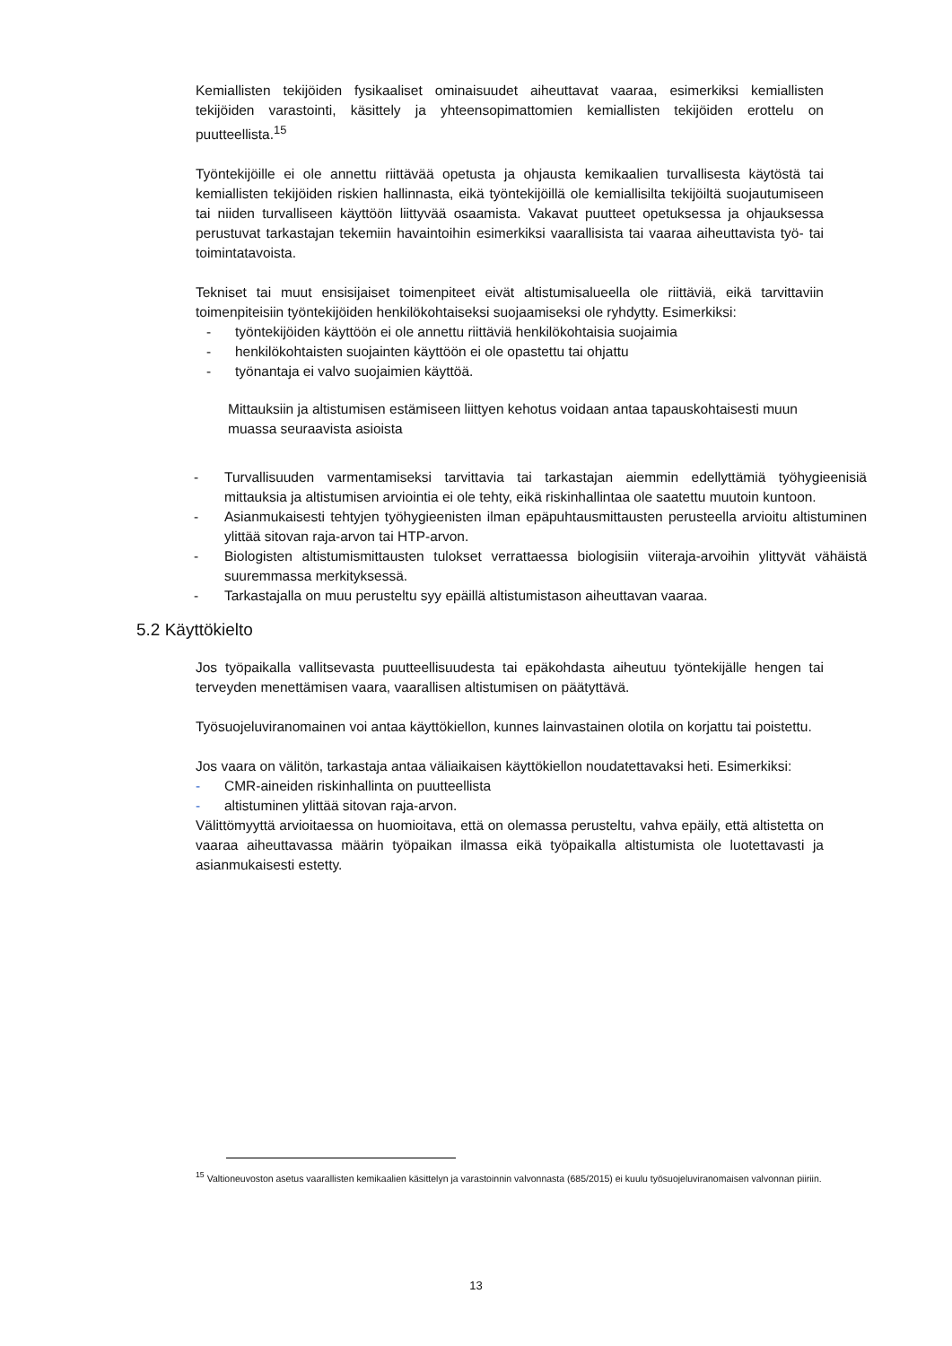Kemiallisten tekijöiden fysikaaliset ominaisuudet aiheuttavat vaaraa, esimerkiksi kemiallisten tekijöiden varastointi, käsittely ja yhteensopimattomien kemiallisten tekijöiden erottelu on puutteellista.<sup>15</sup>
Työntekijöille ei ole annettu riittävää opetusta ja ohjausta kemikaalien turvallisesta käytöstä tai kemiallisten tekijöiden riskien hallinnasta, eikä työntekijöillä ole kemiallisilta tekijöiltä suojautumiseen tai niiden turvalliseen käyttöön liittyvää osaamista. Vakavat puutteet opetuksessa ja ohjauksessa perustuvat tarkastajan tekemiin havaintoihin esimerkiksi vaarallisista tai vaaraa aiheuttavista työ- tai toimintatavoista.
Tekniset tai muut ensisijaiset toimenpiteet eivät altistumisalueella ole riittäviä, eikä tarvittaviin toimenpiteisiin työntekijöiden henkilökohtaiseksi suojaamiseksi ole ryhdytty. Esimerkiksi:
- työntekijöiden käyttöön ei ole annettu riittäviä henkilökohtaisia suojaimia
- henkilökohtaisten suojainten käyttöön ei ole opastettu tai ohjattu
- työnantaja ei valvo suojaimien käyttöä.
Mittauksiin ja altistumisen estämiseen liittyen kehotus voidaan antaa tapauskohtaisesti muun muassa seuraavista asioista
- Turvallisuuden varmentamiseksi tarvittavia tai tarkastajan aiemmin edellyttämiä työhygieenisiä mittauksia ja altistumisen arviointia ei ole tehty, eikä riskinhallintaa ole saatettu muutoin kuntoon.
- Asianmukaisesti tehtyjen työhygieenisten ilman epäpuhtausmittausten perusteella arvioitu altistuminen ylittää sitovan raja-arvon tai HTP-arvon.
- Biologisten altistumismittausten tulokset verrattaessa biologisiin viiteraja-arvoihin ylittyvät vähäistä suuremmassa merkityksessä.
- Tarkastajalla on muu perusteltu syy epäillä altistumistason aiheuttavan vaaraa.
5.2 Käyttökielto
Jos työpaikalla vallitsevasta puutteellisuudesta tai epäkohdasta aiheutuu työntekijälle hengen tai terveyden menettämisen vaara, vaarallisen altistumisen on päätyttävä.
Työsuojeluviranomainen voi antaa käyttökiellon, kunnes lainvastainen olotila on korjattu tai poistettu.
Jos vaara on välitön, tarkastaja antaa väliaikaisen käyttökiellon noudatettavaksi heti. Esimerkiksi:
- CMR-aineiden riskinhallinta on puutteellista
- altistuminen ylittää sitovan raja-arvon.
Välittömyyttä arvioitaessa on huomioitava, että on olemassa perusteltu, vahva epäily, että altistetta on vaaraa aiheuttavassa määrin työpaikan ilmassa eikä työpaikalla altistumista ole luotettavasti ja asianmukaisesti estetty.
<sup>15</sup> Valtioneuvoston asetus vaarallisten kemikaalien käsittelyn ja varastoinnin valvonnasta (685/2015) ei kuulu työsuojeluviranomaisen valvonnan piiriin.
13